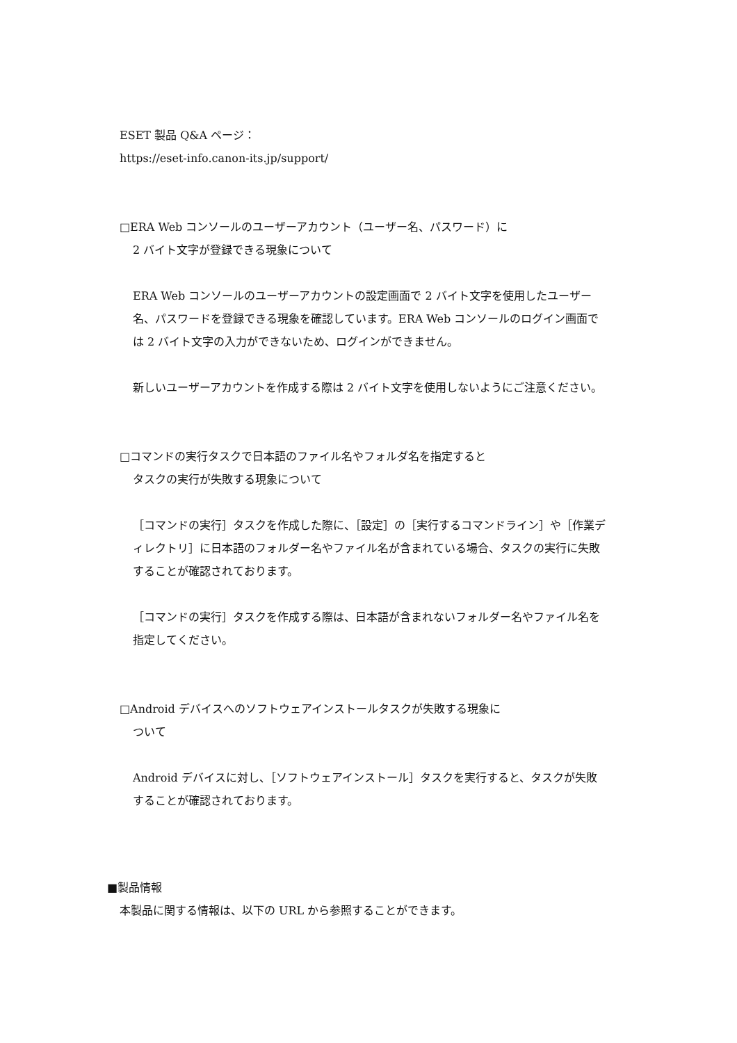ESET 製品 Q&A ページ：
https://eset-info.canon-its.jp/support/
□ERA Web コンソールのユーザーアカウント（ユーザー名、パスワード）に
2 バイト文字が登録できる現象について
ERA Web コンソールのユーザーアカウントの設定画面で 2 バイト文字を使用したユーザー名、パスワードを登録できる現象を確認しています。ERA Web コンソールのログイン画面では 2 バイト文字の入力ができないため、ログインができません。
新しいユーザーアカウントを作成する際は 2 バイト文字を使用しないようにご注意ください。
□コマンドの実行タスクで日本語のファイル名やフォルダ名を指定すると
タスクの実行が失敗する現象について
［コマンドの実行］タスクを作成した際に、［設定］の［実行するコマンドライン］や［作業ディレクトリ］に日本語のフォルダー名やファイル名が含まれている場合、タスクの実行に失敗することが確認されております。
［コマンドの実行］タスクを作成する際は、日本語が含まれないフォルダー名やファイル名を指定してください。
□Android デバイスへのソフトウェアインストールタスクが失敗する現象に
ついて
Android デバイスに対し、［ソフトウェアインストール］タスクを実行すると、タスクが失敗することが確認されております。
■製品情報
本製品に関する情報は、以下の URL から参照することができます。